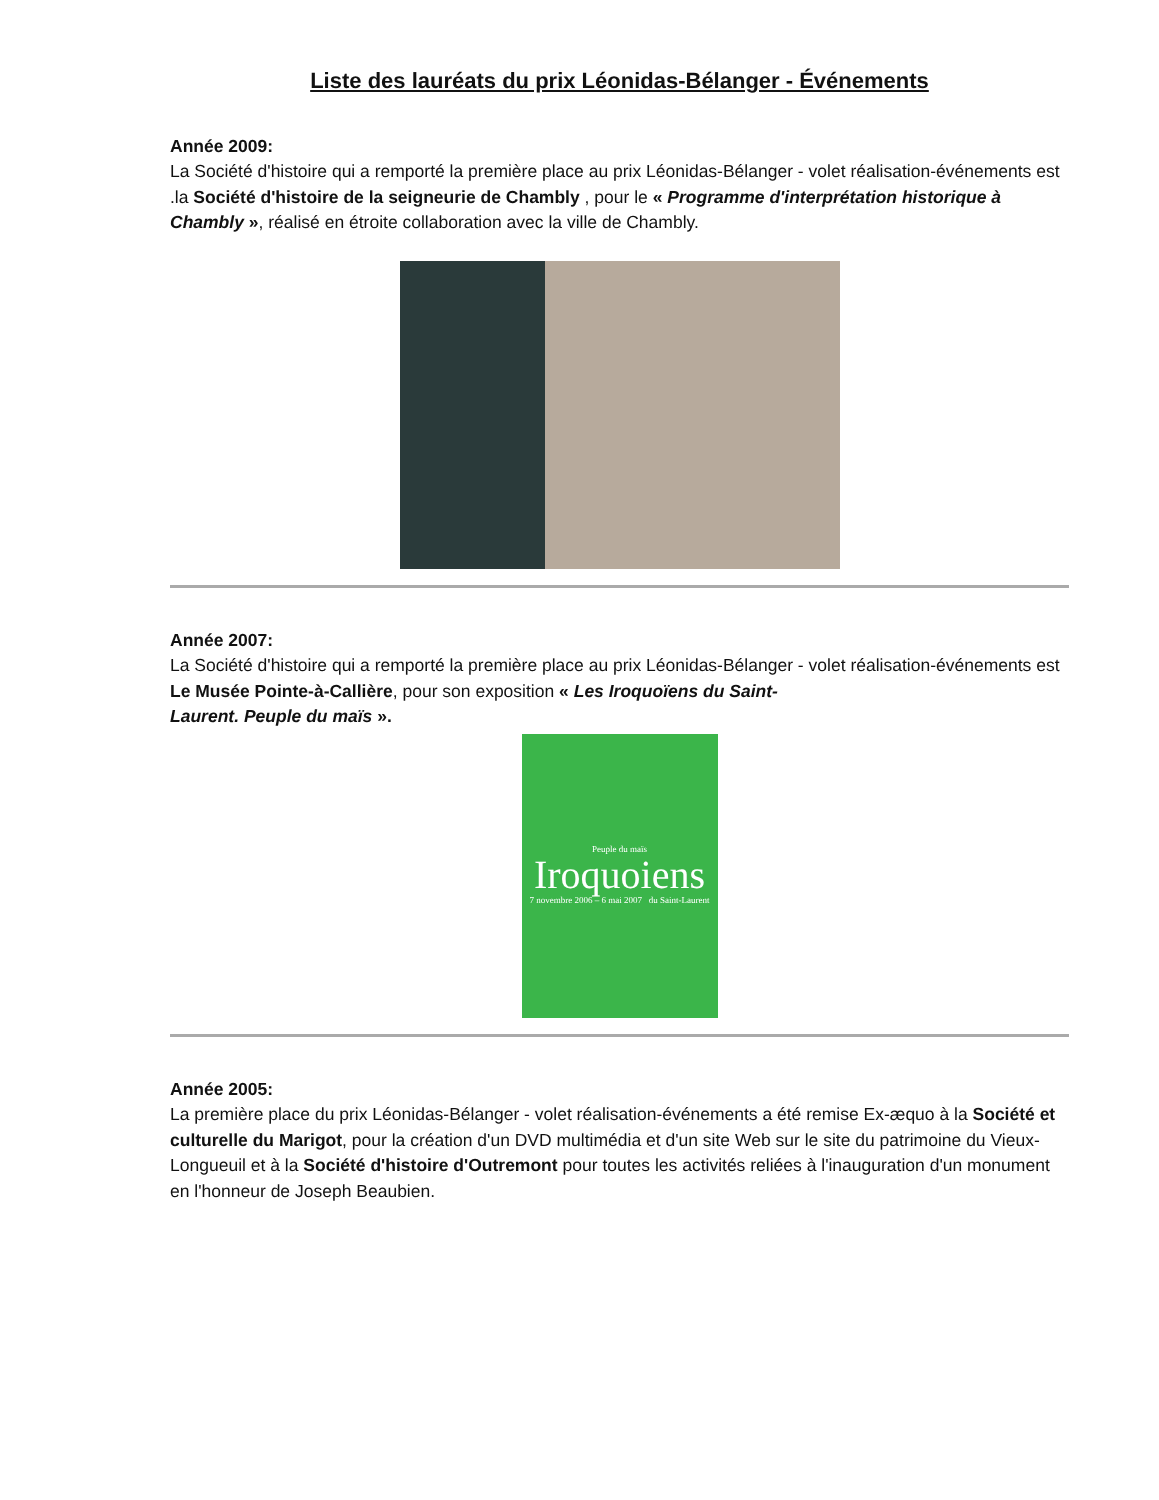Liste des lauréats du prix Léonidas-Bélanger - Événements
Année 2009:
La Société d'histoire qui a remporté la première place au prix Léonidas-Bélanger - volet réalisation-événements est .la Société d'histoire de la seigneurie de Chambly , pour le « Programme d'interprétation historique à Chambly », réalisé en étroite collaboration avec la ville de Chambly.
Année 2007:
La Société d'histoire qui a remporté la première place au prix Léonidas-Bélanger - volet réalisation-événements est Le Musée Pointe-à-Callière, pour son exposition « Les Iroquoïens du Saint-
Laurent. Peuple du maïs ».
Peuple du maïs
Iroquoiens
7 novembre 2006 – 6 mai 2007 du Saint-Laurent
Année 2005:
La première place du prix Léonidas-Bélanger - volet réalisation-événements a été remise Ex-æquo à la Société et culturelle du Marigot, pour la création d'un DVD multimédia et d'un site Web sur le site du patrimoine du Vieux-Longueuil et à la Société d'histoire d'Outremont pour toutes les activités reliées à l'inauguration d'un monument en l'honneur de Joseph Beaubien.